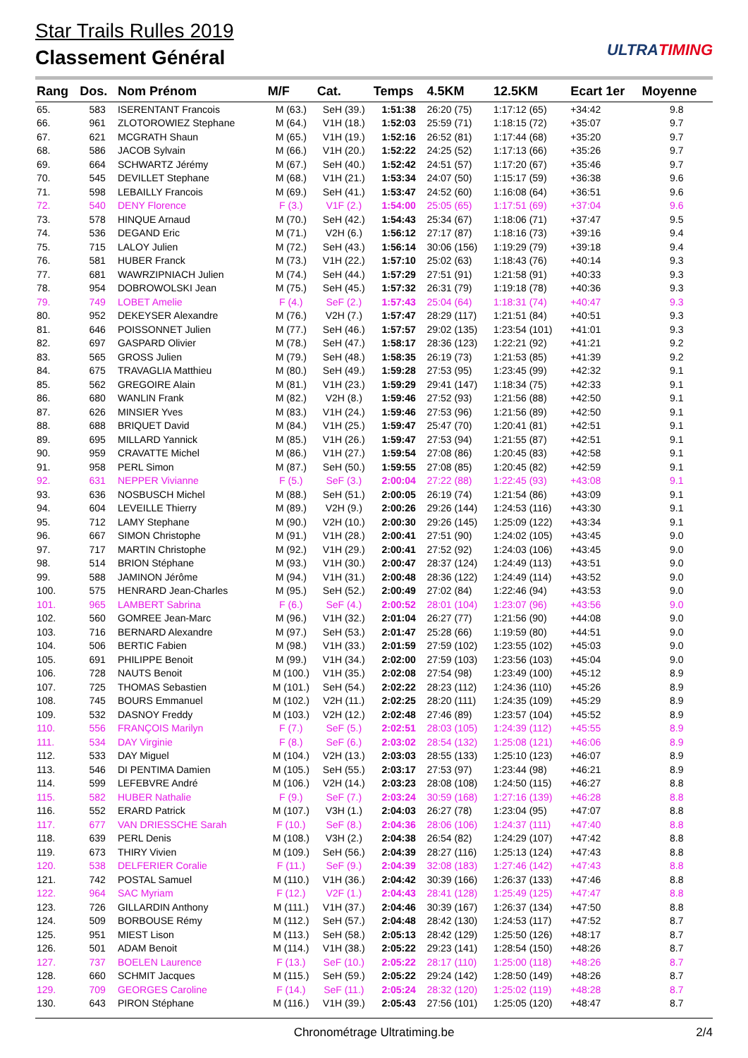Star Trails Rulles 2019
Classement Général
ULTRATIMING
| Rang | Dos. | Nom Prénom | M/F | Cat. | Temps | 4.5KM | 12.5KM | Ecart 1er | Moyenne |
| --- | --- | --- | --- | --- | --- | --- | --- | --- | --- |
| 65. | 583 | ISERENTANT Francois | M (63.) | SeH (39.) | 1:51:38 | 26:20 (75) | 1:17:12 (65) | +34:42 | 9.8 |
| 66. | 961 | ZLOTOROWIEZ Stephane | M (64.) | V1H (18.) | 1:52:03 | 25:59 (71) | 1:18:15 (72) | +35:07 | 9.7 |
| 67. | 621 | MCGRATH Shaun | M (65.) | V1H (19.) | 1:52:16 | 26:52 (81) | 1:17:44 (68) | +35:20 | 9.7 |
| 68. | 586 | JACOB Sylvain | M (66.) | V1H (20.) | 1:52:22 | 24:25 (52) | 1:17:13 (66) | +35:26 | 9.7 |
| 69. | 664 | SCHWARTZ Jérémy | M (67.) | SeH (40.) | 1:52:42 | 24:51 (57) | 1:17:20 (67) | +35:46 | 9.7 |
| 70. | 545 | DEVILLET Stephane | M (68.) | V1H (21.) | 1:53:34 | 24:07 (50) | 1:15:17 (59) | +36:38 | 9.6 |
| 71. | 598 | LEBAILLY Francois | M (69.) | SeH (41.) | 1:53:47 | 24:52 (60) | 1:16:08 (64) | +36:51 | 9.6 |
| 72. | 540 | DENY Florence | F (3.) | V1F (2.) | 1:54:00 | 25:05 (65) | 1:17:51 (69) | +37:04 | 9.6 |
| 73. | 578 | HINQUE Arnaud | M (70.) | SeH (42.) | 1:54:43 | 25:34 (67) | 1:18:06 (71) | +37:47 | 9.5 |
| 74. | 536 | DEGAND Eric | M (71.) | V2H (6.) | 1:56:12 | 27:17 (87) | 1:18:16 (73) | +39:16 | 9.4 |
| 75. | 715 | LALOY Julien | M (72.) | SeH (43.) | 1:56:14 | 30:06 (156) | 1:19:29 (79) | +39:18 | 9.4 |
| 76. | 581 | HUBER Franck | M (73.) | V1H (22.) | 1:57:10 | 25:02 (63) | 1:18:43 (76) | +40:14 | 9.3 |
| 77. | 681 | WAWRZIPNIACH Julien | M (74.) | SeH (44.) | 1:57:29 | 27:51 (91) | 1:21:58 (91) | +40:33 | 9.3 |
| 78. | 954 | DOBROWOLSKI Jean | M (75.) | SeH (45.) | 1:57:32 | 26:31 (79) | 1:19:18 (78) | +40:36 | 9.3 |
| 79. | 749 | LOBET Amelie | F (4.) | SeF (2.) | 1:57:43 | 25:04 (64) | 1:18:31 (74) | +40:47 | 9.3 |
| 80. | 952 | DEKEYSER Alexandre | M (76.) | V2H (7.) | 1:57:47 | 28:29 (117) | 1:21:51 (84) | +40:51 | 9.3 |
| 81. | 646 | POISSONNET Julien | M (77.) | SeH (46.) | 1:57:57 | 29:02 (135) | 1:23:54 (101) | +41:01 | 9.3 |
| 82. | 697 | GASPARD Olivier | M (78.) | SeH (47.) | 1:58:17 | 28:36 (123) | 1:22:21 (92) | +41:21 | 9.2 |
| 83. | 565 | GROSS Julien | M (79.) | SeH (48.) | 1:58:35 | 26:19 (73) | 1:21:53 (85) | +41:39 | 9.2 |
| 84. | 675 | TRAVAGLIA Matthieu | M (80.) | SeH (49.) | 1:59:28 | 27:53 (95) | 1:23:45 (99) | +42:32 | 9.1 |
| 85. | 562 | GREGOIRE Alain | M (81.) | V1H (23.) | 1:59:29 | 29:41 (147) | 1:18:34 (75) | +42:33 | 9.1 |
| 86. | 680 | WANLIN Frank | M (82.) | V2H (8.) | 1:59:46 | 27:52 (93) | 1:21:56 (88) | +42:50 | 9.1 |
| 87. | 626 | MINSIER Yves | M (83.) | V1H (24.) | 1:59:46 | 27:53 (96) | 1:21:56 (89) | +42:50 | 9.1 |
| 88. | 688 | BRIQUET David | M (84.) | V1H (25.) | 1:59:47 | 25:47 (70) | 1:20:41 (81) | +42:51 | 9.1 |
| 89. | 695 | MILLARD Yannick | M (85.) | V1H (26.) | 1:59:47 | 27:53 (94) | 1:21:55 (87) | +42:51 | 9.1 |
| 90. | 959 | CRAVATTE Michel | M (86.) | V1H (27.) | 1:59:54 | 27:08 (86) | 1:20:45 (83) | +42:58 | 9.1 |
| 91. | 958 | PERL Simon | M (87.) | SeH (50.) | 1:59:55 | 27:08 (85) | 1:20:45 (82) | +42:59 | 9.1 |
| 92. | 631 | NEPPER Vivianne | F (5.) | SeF (3.) | 2:00:04 | 27:22 (88) | 1:22:45 (93) | +43:08 | 9.1 |
| 93. | 636 | NOSBUSCH Michel | M (88.) | SeH (51.) | 2:00:05 | 26:19 (74) | 1:21:54 (86) | +43:09 | 9.1 |
| 94. | 604 | LEVEILLE Thierry | M (89.) | V2H (9.) | 2:00:26 | 29:26 (144) | 1:24:53 (116) | +43:30 | 9.1 |
| 95. | 712 | LAMY Stephane | M (90.) | V2H (10.) | 2:00:30 | 29:26 (145) | 1:25:09 (122) | +43:34 | 9.1 |
| 96. | 667 | SIMON Christophe | M (91.) | V1H (28.) | 2:00:41 | 27:51 (90) | 1:24:02 (105) | +43:45 | 9.0 |
| 97. | 717 | MARTIN Christophe | M (92.) | V1H (29.) | 2:00:41 | 27:52 (92) | 1:24:03 (106) | +43:45 | 9.0 |
| 98. | 514 | BRION Stéphane | M (93.) | V1H (30.) | 2:00:47 | 28:37 (124) | 1:24:49 (113) | +43:51 | 9.0 |
| 99. | 588 | JAMINON Jérôme | M (94.) | V1H (31.) | 2:00:48 | 28:36 (122) | 1:24:49 (114) | +43:52 | 9.0 |
| 100. | 575 | HENRARD Jean-Charles | M (95.) | SeH (52.) | 2:00:49 | 27:02 (84) | 1:22:46 (94) | +43:53 | 9.0 |
| 101. | 965 | LAMBERT Sabrina | F (6.) | SeF (4.) | 2:00:52 | 28:01 (104) | 1:23:07 (96) | +43:56 | 9.0 |
| 102. | 560 | GOMREE Jean-Marc | M (96.) | V1H (32.) | 2:01:04 | 26:27 (77) | 1:21:56 (90) | +44:08 | 9.0 |
| 103. | 716 | BERNARD Alexandre | M (97.) | SeH (53.) | 2:01:47 | 25:28 (66) | 1:19:59 (80) | +44:51 | 9.0 |
| 104. | 506 | BERTIC Fabien | M (98.) | V1H (33.) | 2:01:59 | 27:59 (102) | 1:23:55 (102) | +45:03 | 9.0 |
| 105. | 691 | PHILIPPE Benoit | M (99.) | V1H (34.) | 2:02:00 | 27:59 (103) | 1:23:56 (103) | +45:04 | 9.0 |
| 106. | 728 | NAUTS Benoit | M (100.) | V1H (35.) | 2:02:08 | 27:54 (98) | 1:23:49 (100) | +45:12 | 8.9 |
| 107. | 725 | THOMAS Sebastien | M (101.) | SeH (54.) | 2:02:22 | 28:23 (112) | 1:24:36 (110) | +45:26 | 8.9 |
| 108. | 745 | BOURS Emmanuel | M (102.) | V2H (11.) | 2:02:25 | 28:20 (111) | 1:24:35 (109) | +45:29 | 8.9 |
| 109. | 532 | DASNOY Freddy | M (103.) | V2H (12.) | 2:02:48 | 27:46 (89) | 1:23:57 (104) | +45:52 | 8.9 |
| 110. | 556 | FRANÇOIS Marilyn | F (7.) | SeF (5.) | 2:02:51 | 28:03 (105) | 1:24:39 (112) | +45:55 | 8.9 |
| 111. | 534 | DAY Virginie | F (8.) | SeF (6.) | 2:03:02 | 28:54 (132) | 1:25:08 (121) | +46:06 | 8.9 |
| 112. | 533 | DAY Miguel | M (104.) | V2H (13.) | 2:03:03 | 28:55 (133) | 1:25:10 (123) | +46:07 | 8.9 |
| 113. | 546 | DI PENTIMA Damien | M (105.) | SeH (55.) | 2:03:17 | 27:53 (97) | 1:23:44 (98) | +46:21 | 8.9 |
| 114. | 599 | LEFEBVRE André | M (106.) | V2H (14.) | 2:03:23 | 28:08 (108) | 1:24:50 (115) | +46:27 | 8.8 |
| 115. | 582 | HUBER Nathalie | F (9.) | SeF (7.) | 2:03:24 | 30:59 (168) | 1:27:16 (139) | +46:28 | 8.8 |
| 116. | 552 | ERARD Patrick | M (107.) | V3H (1.) | 2:04:03 | 26:27 (78) | 1:23:04 (95) | +47:07 | 8.8 |
| 117. | 677 | VAN DRIESSCHE Sarah | F (10.) | SeF (8.) | 2:04:36 | 28:06 (106) | 1:24:37 (111) | +47:40 | 8.8 |
| 118. | 639 | PERL Denis | M (108.) | V3H (2.) | 2:04:38 | 26:54 (82) | 1:24:29 (107) | +47:42 | 8.8 |
| 119. | 673 | THIRY Vivien | M (109.) | SeH (56.) | 2:04:39 | 28:27 (116) | 1:25:13 (124) | +47:43 | 8.8 |
| 120. | 538 | DELFERIER Coralie | F (11.) | SeF (9.) | 2:04:39 | 32:08 (183) | 1:27:46 (142) | +47:43 | 8.8 |
| 121. | 742 | POSTAL Samuel | M (110.) | V1H (36.) | 2:04:42 | 30:39 (166) | 1:26:37 (133) | +47:46 | 8.8 |
| 122. | 964 | SAC Myriam | F (12.) | V2F (1.) | 2:04:43 | 28:41 (128) | 1:25:49 (125) | +47:47 | 8.8 |
| 123. | 726 | GILLARDIN Anthony | M (111.) | V1H (37.) | 2:04:46 | 30:39 (167) | 1:26:37 (134) | +47:50 | 8.8 |
| 124. | 509 | BORBOUSE Rémy | M (112.) | SeH (57.) | 2:04:48 | 28:42 (130) | 1:24:53 (117) | +47:52 | 8.7 |
| 125. | 951 | MIEST Lison | M (113.) | SeH (58.) | 2:05:13 | 28:42 (129) | 1:25:50 (126) | +48:17 | 8.7 |
| 126. | 501 | ADAM Benoit | M (114.) | V1H (38.) | 2:05:22 | 29:23 (141) | 1:28:54 (150) | +48:26 | 8.7 |
| 127. | 737 | BOELEN Laurence | F (13.) | SeF (10.) | 2:05:22 | 28:17 (110) | 1:25:00 (118) | +48:26 | 8.7 |
| 128. | 660 | SCHMIT Jacques | M (115.) | SeH (59.) | 2:05:22 | 29:24 (142) | 1:28:50 (149) | +48:26 | 8.7 |
| 129. | 709 | GEORGES Caroline | F (14.) | SeF (11.) | 2:05:24 | 28:32 (120) | 1:25:02 (119) | +48:28 | 8.7 |
| 130. | 643 | PIRON Stéphane | M (116.) | V1H (39.) | 2:05:43 | 27:56 (101) | 1:25:05 (120) | +48:47 | 8.7 |
Chronométrage Ultratiming.be 2/4